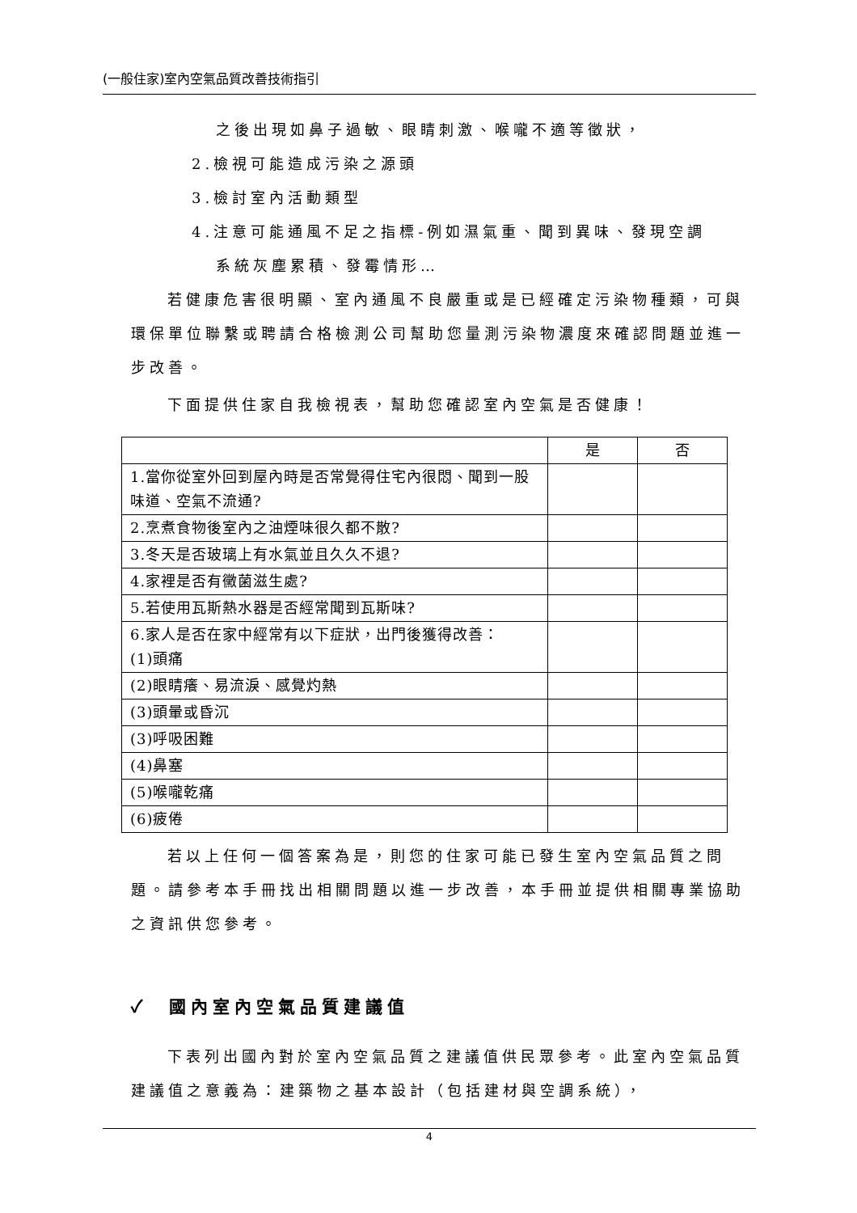(一般住家)室內空氣品質改善技術指引
之後出現如鼻子過敏、眼睛刺激、喉嚨不適等徵狀，
2.檢視可能造成污染之源頭
3.檢討室內活動類型
4.注意可能通風不足之指標-例如濕氣重、聞到異味、發現空調
系統灰塵累積、發霉情形…
若健康危害很明顯、室內通風不良嚴重或是已經確定污染物種類，可與環保單位聯繫或聘請合格檢測公司幫助您量測污染物濃度來確認問題並進一步改善。
下面提供住家自我檢視表，幫助您確認室內空氣是否健康！
| | 是 | 否 |
| 1.當你從室外回到屋內時是否常覺得住宅內很悶、聞到一股味道、空氣不流通? | | |
| 2.烹煮食物後室內之油煙味很久都不散? | | |
| 3.冬天是否玻璃上有水氣並且久久不退? | | |
| 4.家裡是否有黴菌滋生處? | | |
| 5.若使用瓦斯熱水器是否經常聞到瓦斯味? | | |
| 6.家人是否在家中經常有以下症狀，出門後獲得改善： (1)頭痛 | | |
| (2)眼睛癢、易流淚、感覺灼熱 | | |
| (3)頭暈或昏沉 | | |
| (3)呼吸困難 | | |
| (4)鼻塞 | | |
| (5)喉嚨乾痛 | | |
| (6)疲倦 | | |
若以上任何一個答案為是，則您的住家可能已發生室內空氣品質之問題。請參考本手冊找出相關問題以進一步改善，本手冊並提供相關專業協助之資訊供您參考。
✓ 國內室內空氣品質建議值
下表列出國內對於室內空氣品質之建議值供民眾參考。此室內空氣品質建議值之意義為：建築物之基本設計（包括建材與空調系統），
4